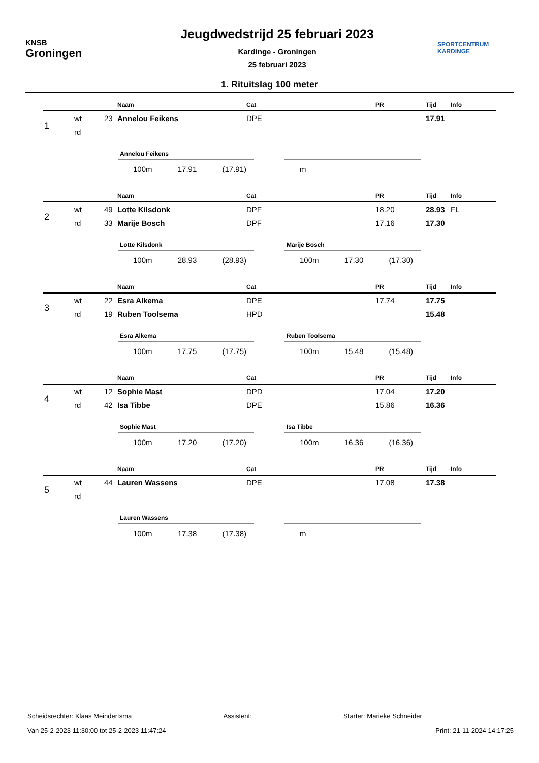KNSB
Groningen
Jeugdwedstrijd 25 februari 2023
Kardinge - Groningen
25 februari 2023
SPORTCENTRUM
KARDINGE
1. Rituitslag 100 meter
| | | | Naam | Cat | PR | Tijd | Info |
| --- | --- | --- | --- | --- | --- | --- | --- |
| 1 | wt | 23 | Annelou Feikens | DPE | | 17.91 | |
| | rd | | | | | | |
Annelou Feikens
100m 17.91 (17.91)
m
| | | | Naam | Cat | PR | Tijd | Info |
| --- | --- | --- | --- | --- | --- | --- | --- |
| 2 | wt | 49 | Lotte Kilsdonk | DPF | 18.20 | 28.93 | FL |
| | rd | 33 | Marije Bosch | DPF | 17.16 | 17.30 | |
Lotte Kilsdonk
100m 28.93 (28.93)
Marije Bosch
100m 17.30 (17.30)
| | | | Naam | Cat | PR | Tijd | Info |
| --- | --- | --- | --- | --- | --- | --- | --- |
| 3 | wt | 22 | Esra Alkema | DPE | 17.74 | 17.75 | |
| | rd | 19 | Ruben Toolsema | HPD | | 15.48 | |
Esra Alkema
100m 17.75 (17.75)
Ruben Toolsema
100m 15.48 (15.48)
| | | | Naam | Cat | PR | Tijd | Info |
| --- | --- | --- | --- | --- | --- | --- | --- |
| 4 | wt | 12 | Sophie Mast | DPD | 17.04 | 17.20 | |
| | rd | 42 | Isa Tibbe | DPE | 15.86 | 16.36 | |
Sophie Mast
100m 17.20 (17.20)
Isa Tibbe
100m 16.36 (16.36)
| | | | Naam | Cat | PR | Tijd | Info |
| --- | --- | --- | --- | --- | --- | --- | --- |
| 5 | wt | 44 | Lauren Wassens | DPE | 17.08 | 17.38 | |
| | rd | | | | | | |
Lauren Wassens
100m 17.38 (17.38)
m
Scheidsrechter: Klaas Meindertsma Assistent: Starter: Marieke Schneider
Van 25-2-2023 11:30:00 tot 25-2-2023 11:47:24 Print: 21-11-2024 14:17:25